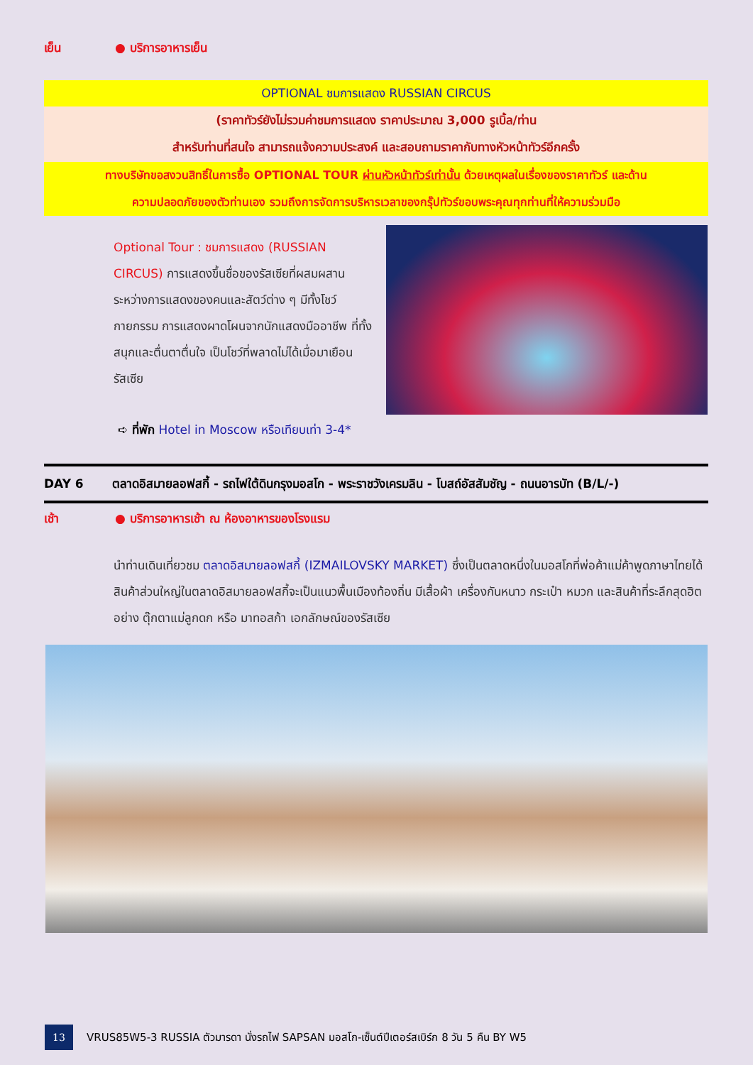เย็น ● บริการอาหารเย็น
OPTIONAL ชมการแสดง RUSSIAN CIRCUS
(ราคาทัวร์ยังไม่รวมค่าชมการแสดง ราคาประมาณ 3,000 รูเบิ้ล/ท่าน
สำหรับท่านที่สนใจ สามารถแจ้งความประสงค์ และสอบถามราคากับทางหัวหน้าทัวร์อีกครั้ง
ทางบริษัทขอสงวนสิทธิ์ในการซื้อ OPTIONAL TOUR ผ่านหัวหน้าทัวร์เท่านั้น ด้วยเหตุผลในเรื่องของราคาทัวร์ และด้าน
ความปลอดภัยของตัวท่านเอง รวมถึงการจัดการบริหารเวลาของกรุ๊ปทัวร์ขอบพระคุณทุกท่านที่ให้ความร่วมมือ
Optional Tour : ชมการแสดง (RUSSIAN CIRCUS) การแสดงขึ้นชื่อของรัสเซียที่ผสมผสานระหว่างการแสดงของคนและสัตว์ต่าง ๆ มีทั้งโชว์กายกรรม การแสดงผาดโผนจากนักแสดงมืออาชีพ ที่ทั้งสนุกและตื่นตาตื่นใจ เป็นโชว์ที่พลาดไม่ได้เมื่อมาเยือนรัสเซีย
➪ ที่พัก Hotel in Moscow หรือเทียบเท่า 3-4*
DAY 6 ตลาดอิสมายลอฟสกี้ - รถไฟใต้ดินกรุงมอสโก - พระราชวังเครมลิน - โบสถ์อัสสัมชัญ - ถนนอารบัท (B/L/-)
เช้า ● บริการอาหารเช้า ณ ห้องอาหารของโรงแรม
นำท่านเดินเที่ยวชม ตลาดอิสมายลอฟสกี้ (IZMAILOVSKY MARKET) ซึ่งเป็นตลาดหนึ่งในมอสโกที่พ่อค้าแม่ค้าพูดภาษาไทยได้ สินค้าส่วนใหญ่ในตลาดอิสมายลอฟสกี้จะเป็นแนวพื้นเมืองท้องถิ่น มีเสื้อผ้า เครื่องกันหนาว กระเป๋า หมวก และสินค้าที่ระลึกสุดฮิตอย่าง ตุ๊กตาแม่ลูกดก หรือ มาทอสก้า เอกลักษณ์ของรัสเซีย
13
VRUS85W5-3 RUSSIA ตัวมารดา นั่งรถไฟ SAPSAN มอสโก-เซ็นต์ปีเตอร์สเบิร์ก 8 วัน 5 คืน BY W5